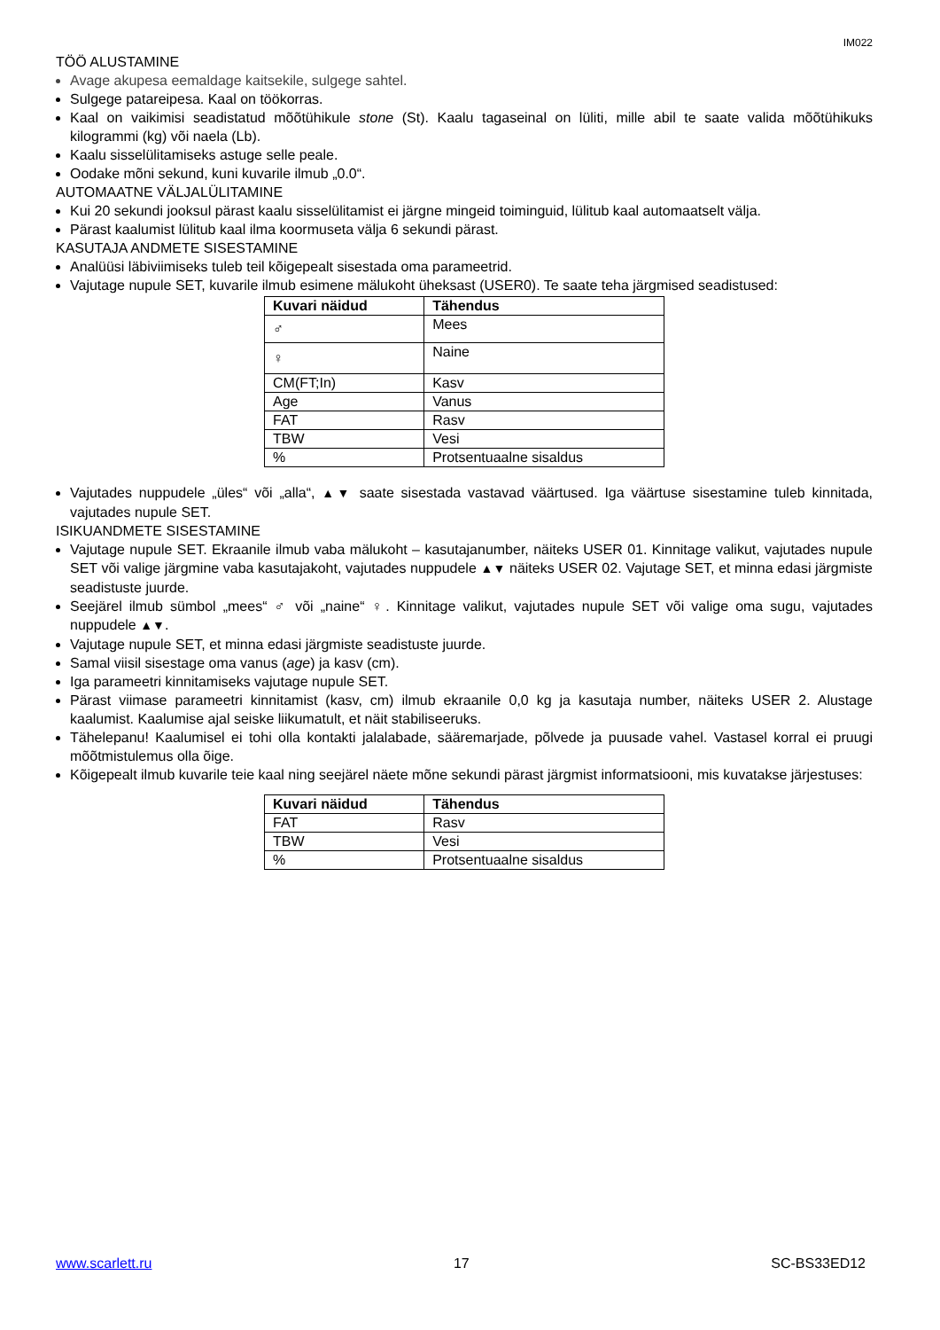IM022
TÖÖ ALUSTAMINE
Avage akupesa eemaldage kaitsekile, sulgege sahtel.
Sulgege patareipesa. Kaal on töökorras.
Kaal on vaikimisi seadistatud mõõtühikule stone (St). Kaalu tagaseinal on lüliti, mille abil te saate valida mõõtühikuks kilogrammi (kg) või naela (Lb).
Kaalu sisselülitamiseks astuge selle peale.
Oodake mõni sekund, kuni kuvarile ilmub „0.0“.
AUTOMAATNE VÄLJALÜLITAMINE
Kui 20 sekundi jooksul pärast kaalu sisselülitamist ei järgne mingeid toiminguid, lülitub kaal automaatselt välja.
Pärast kaalumist lülitub kaal ilma koormuseta välja 6 sekundi pärast.
KASUTAJA ANDMETE SISESTAMINE
Analüüsi läbiviimiseks tuleb teil kõigepealt sisestada oma parameetrid.
Vajutage nupule SET, kuvarile ilmub esimene mälukoht üheksast (USER0). Te saate teha järgmised seadistused:
| Kuvari näidud | Tähendus |
| --- | --- |
| ♂ | Mees |
| ♀ | Naine |
| CM(FT;In) | Kasv |
| Age | Vanus |
| FAT | Rasv |
| TBW | Vesi |
| % | Protsentuaalne sisaldus |
Vajutades nuppudele „üles“ või „alla“, ▲▼ saate sisestada vastavad väärtused. Iga väärtuse sisestamine tuleb kinnitada, vajutades nupule SET.
ISIKUANDMETE SISESTAMINE
Vajutage nupule SET. Ekraanile ilmub vaba mälukoht – kasutajanumber, näiteks USER 01. Kinnitage valikut, vajutades nupule SET või valige järgmine vaba kasutajakoht, vajutades nuppudele ▲▼ näiteks USER 02. Vajutage SET, et minna edasi järgmiste seadistuste juurde.
Seejärel ilmub sümbol „mees“ ♂ või „naine“ ♀. Kinnitage valikut, vajutades nupule SET või valige oma sugu, vajutades nuppudele ▲▼.
Vajutage nupule SET, et minna edasi järgmiste seadistuste juurde.
Samal viisil sisestage oma vanus (age) ja kasv (cm).
Iga parameetri kinnitamiseks vajutage nupule SET.
Pärast viimase parameetri kinnitamist (kasv, cm) ilmub ekraanile 0,0 kg ja kasutaja number, näiteks USER 2. Alustage kaalumist. Kaalumise ajal seiske liikumatult, et näit stabiliseeruks.
Tähelepanu! Kaalumisel ei tohi olla kontakti jalalabade, sääremarjade, põlvede ja puusade vahel. Vastasel korral ei pruugi mõõtmistulemus olla õige.
Kõigepealt ilmub kuvarile teie kaal ning seejärel näete mõne sekundi pärast järgmist informatsiooni, mis kuvatakse järjestuses:
| Kuvari näidud | Tähendus |
| --- | --- |
| FAT | Rasv |
| TBW | Vesi |
| % | Protsentuaalne sisaldus |
www.scarlett.ru 17 SC-BS33ED12